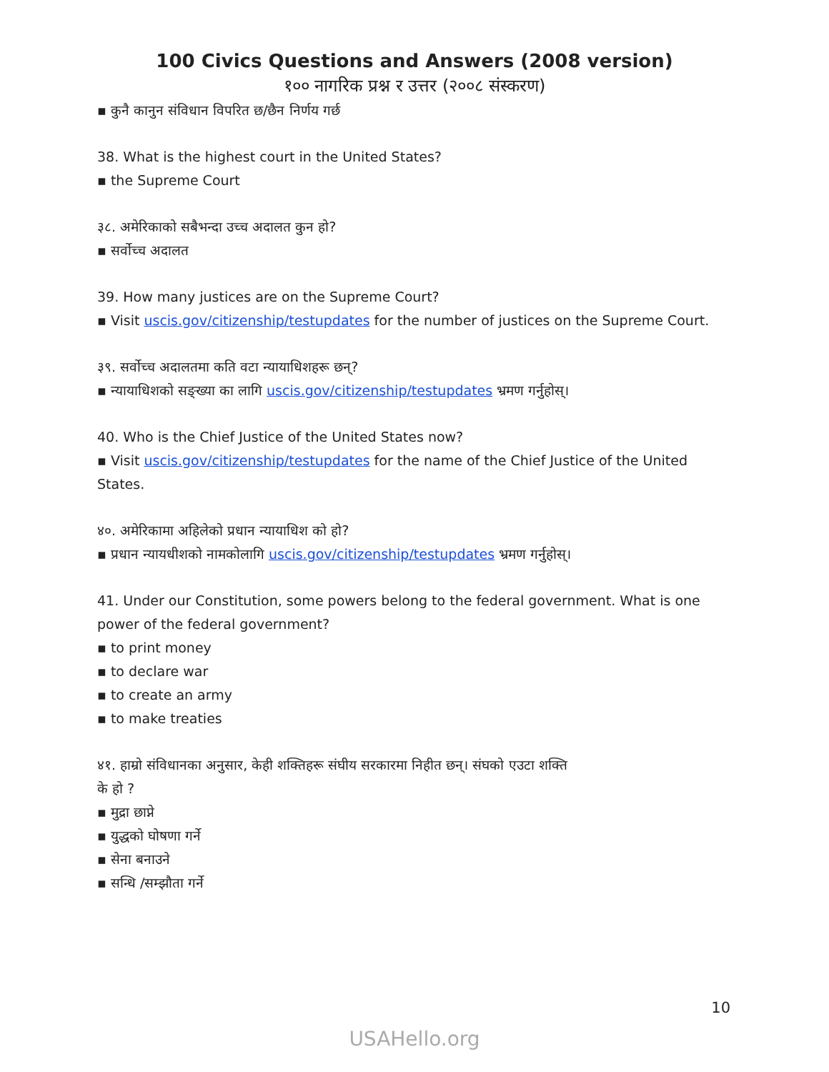100 Civics Questions and Answers (2008 version)
१०० नागरिक प्रश्न र उत्तर (२००८ संस्करण)
▪ कुनै कानुन संविधान विपरित छ/छैन निर्णय गर्छ
38. What is the highest court in the United States?
▪ the Supreme Court
३८. अमेरिकाको सबैभन्दा उच्च अदालत कुन हो?
▪ सर्वोच्च अदालत
39. How many justices are on the Supreme Court?
▪ Visit uscis.gov/citizenship/testupdates for the number of justices on the Supreme Court.
३९. सर्वोच्च अदालतमा कति वटा न्यायाधिशहरू छन्?
▪ न्यायाधिशको सङ्ख्या का लागि uscis.gov/citizenship/testupdates भ्रमण गर्नुहोस्।
40. Who is the Chief Justice of the United States now?
▪ Visit uscis.gov/citizenship/testupdates for the name of the Chief Justice of the United States.
४०. अमेरिकामा अहिलेको प्रधान न्यायाधिश को हो?
▪ प्रधान न्यायधीशको नामकोलागि uscis.gov/citizenship/testupdates भ्रमण गर्नुहोस्।
41. Under our Constitution, some powers belong to the federal government. What is one power of the federal government?
▪ to print money
▪ to declare war
▪ to create an army
▪ to make treaties
४१. हाम्रो संविधानका अनुसार, केही शक्तिहरू संघीय सरकारमा निहीत छन्। संघको एउटा शक्ति
के हो ?
▪ मुद्रा छाप्ने
▪ युद्धको घोषणा गर्ने
▪ सेना बनाउने
▪ सन्धि /सम्झौता गर्ने
10
USAHello.org